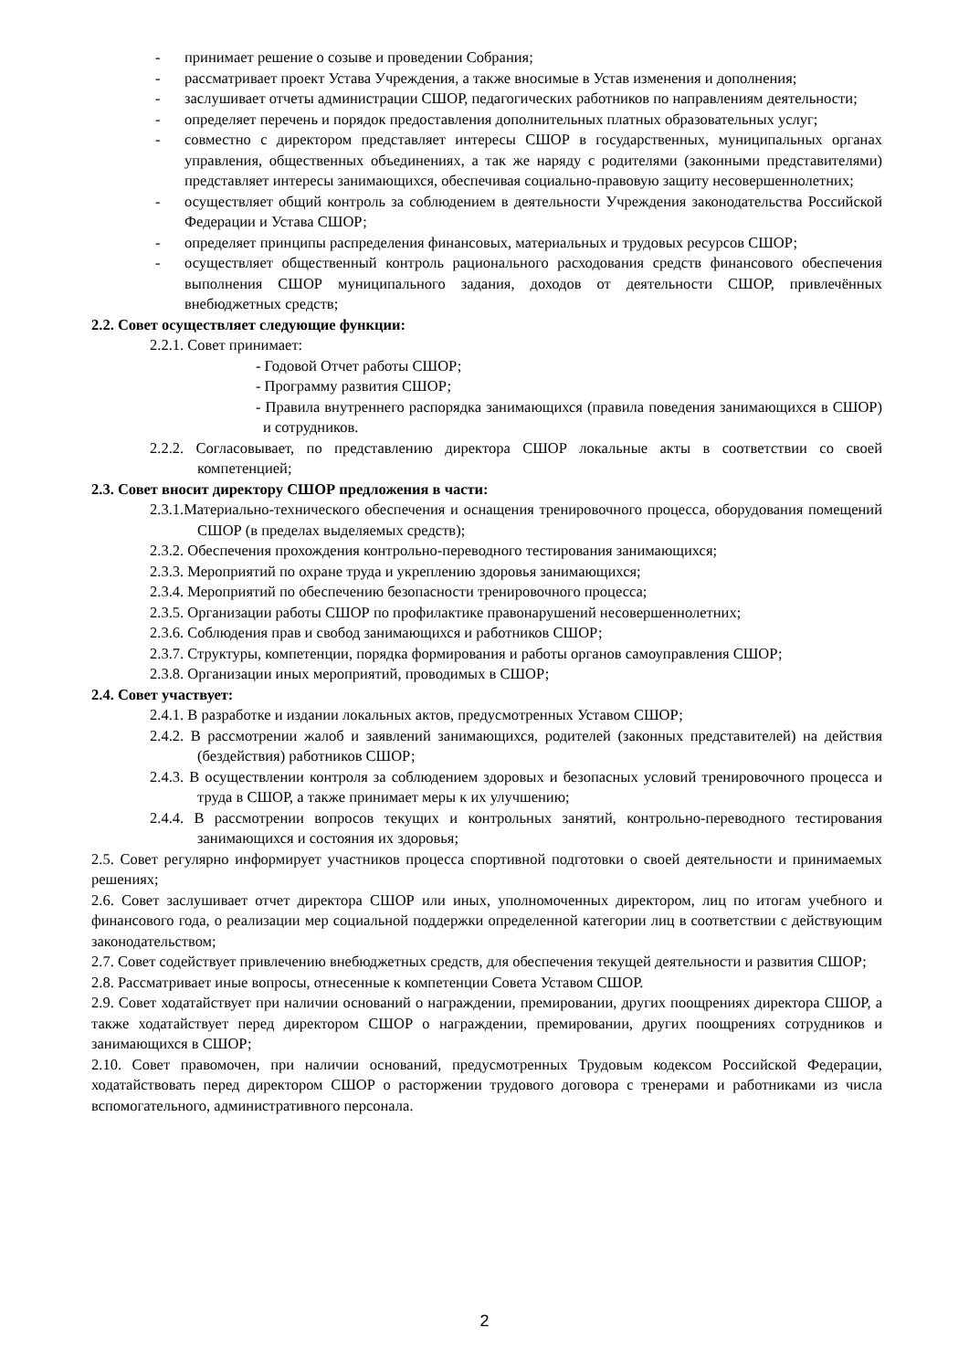- принимает решение о созыве и проведении Собрания;
- рассматривает проект Устава Учреждения, а также вносимые в Устав изменения и дополнения;
- заслушивает отчеты администрации СШОР, педагогических работников по направлениям деятельности;
- определяет перечень и порядок предоставления дополнительных платных образовательных услуг;
- совместно с директором представляет интересы СШОР в государственных, муниципальных органах управления, общественных объединениях, а так же наряду с родителями (законными представителями) представляет интересы занимающихся, обеспечивая социально-правовую защиту несовершеннолетних;
- осуществляет общий контроль за соблюдением в деятельности Учреждения законодательства Российской Федерации и Устава СШОР;
- определяет принципы распределения финансовых, материальных и трудовых ресурсов СШОР;
- осуществляет общественный контроль рационального расходования средств финансового обеспечения выполнения СШОР муниципального задания, доходов от деятельности СШОР, привлечённых внебюджетных средств;
2.2. Совет осуществляет следующие функции:
2.2.1. Совет принимает:
- Годовой Отчет работы СШОР;
- Программу развития СШОР;
- Правила внутреннего распорядка занимающихся (правила поведения занимающихся в СШОР) и сотрудников.
2.2.2. Согласовывает, по представлению директора СШОР локальные акты в соответствии со своей компетенцией;
2.3. Совет вносит директору СШОР предложения в части:
2.3.1.Материально-технического обеспечения и оснащения тренировочного процесса, оборудования помещений СШОР (в пределах выделяемых средств);
2.3.2. Обеспечения прохождения контрольно-переводного тестирования занимающихся;
2.3.3. Мероприятий по охране труда и укреплению здоровья занимающихся;
2.3.4. Мероприятий по обеспечению безопасности тренировочного процесса;
2.3.5. Организации работы СШОР по профилактике правонарушений несовершеннолетних;
2.3.6. Соблюдения прав и свобод занимающихся и работников СШОР;
2.3.7. Структуры, компетенции, порядка формирования и работы органов самоуправления СШОР;
2.3.8. Организации иных мероприятий, проводимых в СШОР;
2.4. Совет участвует:
2.4.1. В разработке и издании локальных актов, предусмотренных Уставом СШОР;
2.4.2. В рассмотрении жалоб и заявлений занимающихся, родителей (законных представителей) на действия (бездействия) работников СШОР;
2.4.3. В осуществлении контроля за соблюдением здоровых и безопасных условий тренировочного процесса и труда в СШОР, а также принимает меры к их улучшению;
2.4.4. В рассмотрении вопросов текущих и контрольных занятий, контрольно-переводного тестирования занимающихся и состояния их здоровья;
2.5. Совет регулярно информирует участников процесса спортивной подготовки о своей деятельности и принимаемых решениях;
2.6. Совет заслушивает отчет директора СШОР или иных, уполномоченных директором, лиц по итогам учебного и финансового года, о реализации мер социальной поддержки определенной категории лиц в соответствии с действующим законодательством;
2.7. Совет содействует привлечению внебюджетных средств, для обеспечения текущей деятельности и развития СШОР;
2.8. Рассматривает иные вопросы, отнесенные к компетенции Совета Уставом СШОР.
2.9. Совет ходатайствует при наличии оснований о награждении, премировании, других поощрениях директора СШОР, а также ходатайствует перед директором СШОР о награждении, премировании, других поощрениях сотрудников и занимающихся в СШОР;
2.10. Совет правомочен, при наличии оснований, предусмотренных Трудовым кодексом Российской Федерации, ходатайствовать перед директором СШОР о расторжении трудового договора с тренерами и работниками из числа вспомогательного, административного персонала.
2